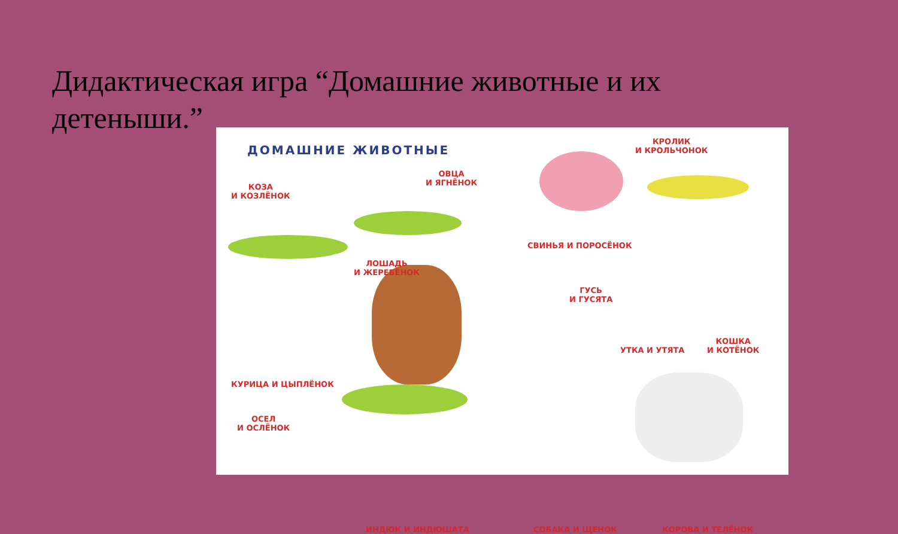Дидактическая игра “Домашние животные и их детеныши.”
ДОМАШНИЕ ЖИВОТНЫЕ
КОЗА
И КОЗЛЁНОК
ОВЦА
И ЯГНЁНОК
ЛОШАДЬ
И ЖЕРЕБЁНОК
КУРИЦА И ЦЫПЛЁНОК
ОСЕЛ
И ОСЛЁНОК
ИНДЮК И ИНДЮШАТА
СВИНЬЯ И ПОРОСЁНОК
КРОЛИК
И КРОЛЬЧОНОК
ГУСЬ
И ГУСЯТА
УТКА И УТЯТА
КОШКА
И КОТЁНОК
СОБАКА И ЩЕНОК КОРОВА И ТЕЛЁНОК